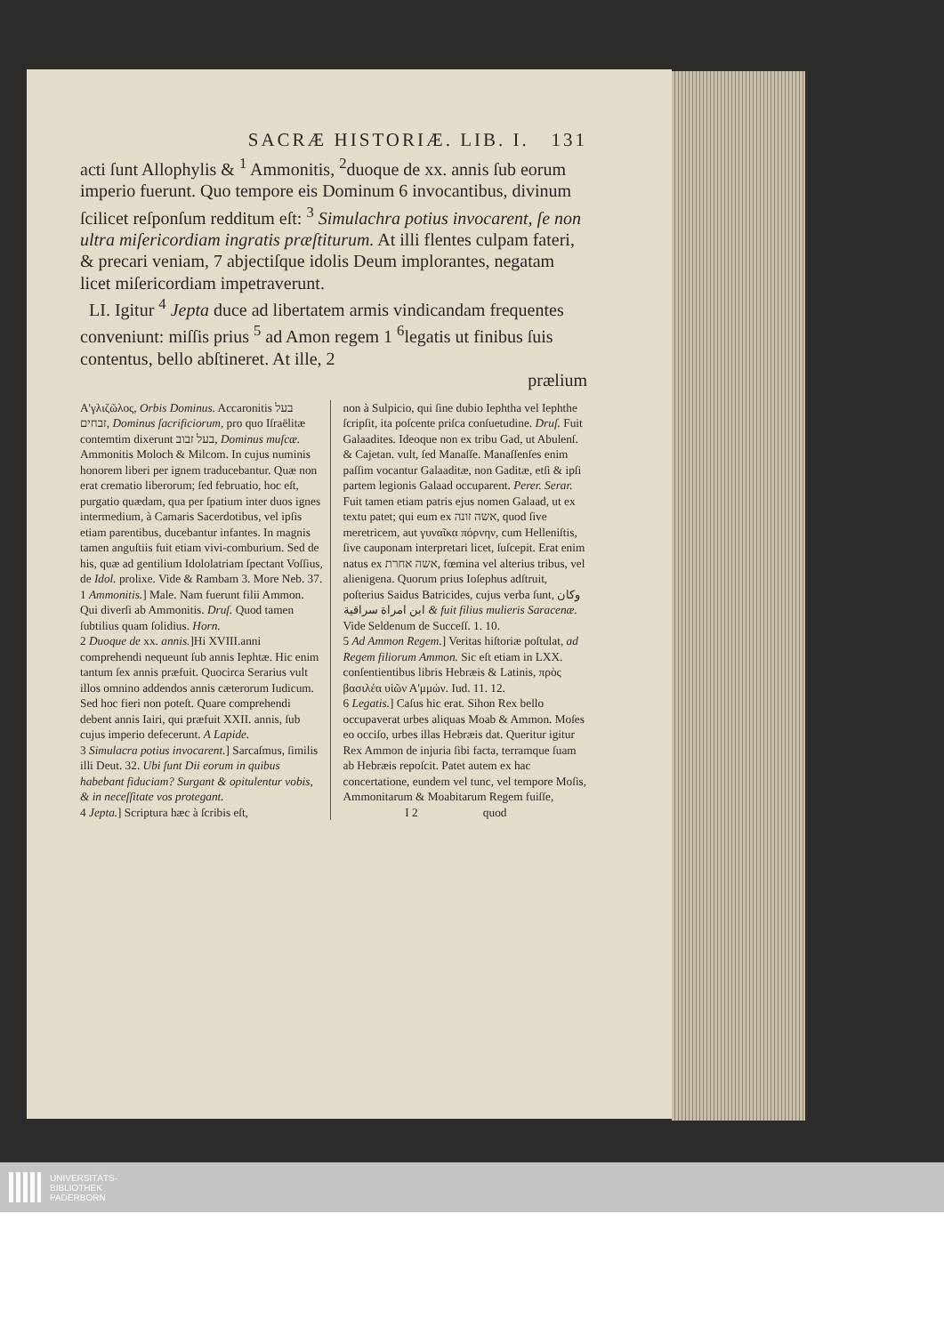SACRÆ HISTORIÆ. LIB. I. 131
acti ſunt Allophylis & <sup>1</sup> Ammonitis, <sup>2</sup>duoque de xx. annis ſub eorum imperio fuerunt. Quo tempore eis Dominum 6 invocantibus, divinum ſcilicet reſponſum redditum eſt: <sup>3</sup> Simulachra potius invocarent, ſe non ultra miſericordiam ingratis præſtiturum. At illi flentes culpam fateri, & precari veniam, 7 abjectiſque idolis Deum implorantes, negatam licet miſericordiam impetraverunt.
LI. Igitur <sup>4</sup> Jepta duce ad libertatem armis vindicandam frequentes conveniunt: miſſis prius <sup>5</sup> ad Amon regem 1 <sup>6</sup>legatis ut finibus ſuis contentus, bello abſtineret. At ille, 2
prælium
Α'γλιζῶλος, Orbis Dominus. Accaronitis בעל זבחים, Dominus ſacrificiorum, pro quo Iſraëlitæ contemtim dixerunt בעל זבוב, Dominus muſcæ. Ammonitis Moloch & Milcom. In cujus numinis honorem liberi per ignem traducebantur. Quæ non erat crematio liberorum; ſed februatio, hoc eſt, purgatio quædam, qua per ſpatium inter duos ignes intermedium, à Camaris Sacerdotibus, vel ipſis etiam parentibus, ducebantur infantes. In magnis tamen anguſtiis fuit etiam vivi-comburium. Sed de his, quæ ad gentilium Idololatriam ſpectant Voſſius, de Idol. prolixe. Vide & Rambam 3. More Neb. 37.
1 Ammonitis.] Male. Nam fuerunt filii Ammon. Qui diverſi ab Ammonitis. Druſ. Quod tamen ſubtilius quam ſolidius. Horn.
2 Duoque de xx. annis.]Hi XVIII.anni comprehendi nequeunt ſub annis Iephtæ. Hic enim tantum ſex annis præfuit. Quocirca Serarius vult illos omnino addendos annis cæterorum Iudicum. Sed hoc fieri non poteſt. Quare comprehendi debent annis Iairi, qui præfuit XXII. annis, ſub cujus imperio defecerunt. A Lapide.
3 Simulacra potius invocarent.] Sarcaſmus, ſimilis illi Deut. 32. Ubi ſunt Dii eorum in quibus habebant fiduciam? Surgant & opitulentur vobis, & in neceſſitate vos protegant.
4 Jepta.] Scriptura hæc à ſcribis eſt,
non à Sulpicio, qui ſine dubio Iephtha vel Iephthe ſcripſit, ita poſcente priſca conſuetudine. Druſ. Fuit Galaadites. Ideoque non ex tribu Gad, ut Abulenſ. & Cajetan. vult, ſed Manaſſe. Manaſſenſes enim paſſim vocantur Galaaditæ, non Gaditæ, etſi & ipſi partem legionis Galaad occuparent. Perer. Serar. Fuit tamen etiam patris ejus nomen Galaad, ut ex textu patet; qui eum ex אשה זונה, quod ſive meretricem, aut γυναῖκα πόρνην, cum Helleniſtis, ſive cauponam interpretari licet, ſuſcepit. Erat enim natus ex אשה אחרת, fœmina vel alterius tribus, vel alienigena. Quorum prius Ioſephus adſtruit, poſterius Saidus Batricides, cujus verba ſunt, وكان ابن امراة سراقية & fuit filius mulieris Saracenæ. Vide Seldenum de Succeſſ. 1. 10.
5 Ad Ammon Regem.] Veritas hiſtoriæ poſtulat, ad Regem filiorum Ammon. Sic eſt etiam in LXX. conſentientibus libris Hebræis & Latinis, πρὸς βασιλέα υἱῶν Α'μμών. Iud. 11. 12.
6 Legatis.] Caſus hic erat. Sihon Rex bello occupaverat urbes aliquas Moab & Ammon. Moſes eo occiſo, urbes illas Hebræis dat. Queritur igitur Rex Ammon de injuria ſibi facta, terramque ſuam ab Hebræis repoſcit. Patet autem ex hac concertatione, eundem vel tunc, vel tempore Moſis, Ammonitarum & Moabitarum Regem fuiſſe,
I 2 quod
UNIVERSITÄTS-
BIBLIOTHEK
PADERBORN